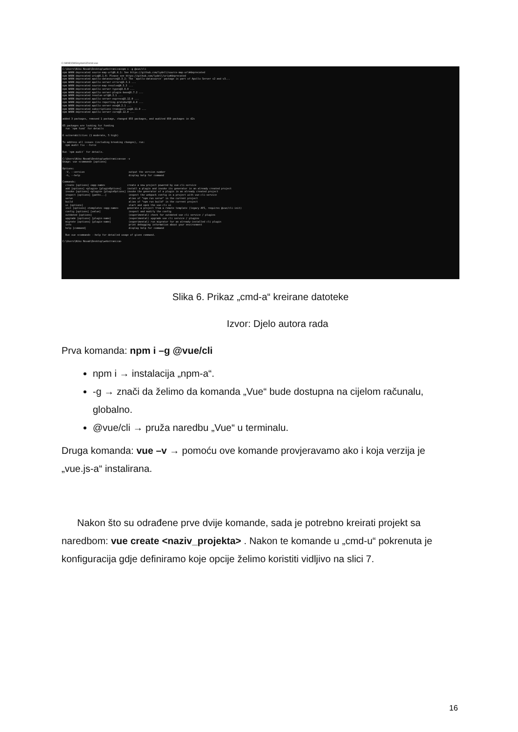C:\WINDOWS\system32\cmd.exe
C:\Users\Niko Novak\Desktop\webstranica>npm i -g @vue/cli npm WARN deprecated source-map-url@0.4.1: See https://github.com/lydell/source-map-url#deprecated npm WARN deprecated urix@0.1.0: Please see https://github.com/lydell/urix#deprecated npm WARN deprecated apollo-datasource@3.3.2: The `apollo-datasource` package is part of Apollo Server v2 and v3... npm WARN deprecated apollo-server-errors@3.3.1 ... npm WARN deprecated source-map-resolve@0.5.3 ... npm WARN deprecated apollo-server-types@3.8.0 ... npm WARN deprecated apollo-server-plugin-base@3.7.2 ... npm WARN deprecated resolve-url@0.2.1 ... npm WARN deprecated apollo-server-express@3.12.0 ... npm WARN deprecated apollo-reporting-protobuf@3.4.0 ... npm WARN deprecated apollo-server-env@4.2.1 ... npm WARN deprecated subscriptions-transport-ws@0.11.0 ... npm WARN deprecated apollo-server-core@3.12.0 ... added 3 packages, removed 1 package, changed 855 packages, and audited 859 packages in 42s 65 packages are looking for funding run `npm fund` for details 6 vulnerabilities (1 moderate, 5 high) To address all issues (including breaking changes), run: npm audit fix --force Run `npm audit` for details. C:\Users\Niko Novak\Desktop\webstranica>vue -v Usage: vue <command> [options] Options: -V, --version output the version number -h, --help display help for command Commands: create [options] <app-name> create a new project powered by vue-cli-service add [options] <plugin> [pluginOptions] install a plugin and invoke its generator in an already created project invoke [options] <plugin> [pluginOptions] invoke the generator of a plugin in an already created project inspect [options] [paths...] inspect the webpack config in a project with vue-cli-service serve alias of "npm run serve" in the current project build alias of "npm run build" in the current project ui [options] start and open the vue-cli ui init [options] <template> <app-name> generate a project from a remote template (legacy API, requires @vue/cli-init) config [options] [value] inspect and modify the config outdated [options] (experimental) check for outdated vue cli service / plugins upgrade [options] [plugin-name] (experimental) upgrade vue cli service / plugins migrate [options] [plugin-name] (experimental) run migrator for an already-installed cli plugin info print debugging information about your environment help [command] display help for command Run vue <command> --help for detailed usage of given command. C:\Users\Niko Novak\Desktop\webstranica>
Slika 6. Prikaz „cmd-a“ kreirane datoteke
Izvor: Djelo autora rada
Prva komanda: npm i –g @vue/cli
npm i → instalacija „npm-a“.
-g → znači da želimo da komanda „Vue“ bude dostupna na cijelom računalu, globalno.
@vue/cli → pruža naredbu „Vue“ u terminalu.
Druga komanda: vue –v → pomoću ove komande provjeravamo ako i koja verzija je „vue.js-a“ instalirana.
Nakon što su odrađene prve dvije komande, sada je potrebno kreirati projekt sa naredbom: vue create <naziv_projekta> . Nakon te komande u „cmd-u“ pokrenuta je konfiguracija gdje definiramo koje opcije želimo koristiti vidljivo na slici 7.
16